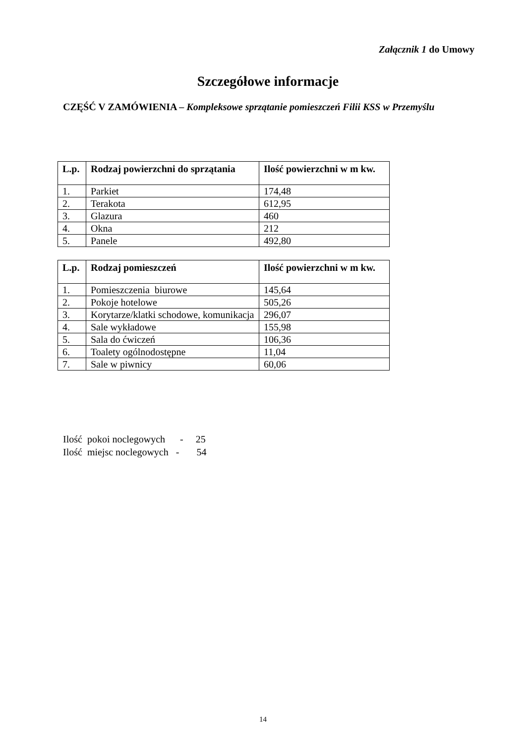Załącznik 1 do Umowy
Szczegółowe informacje
CZĘŚĆ V ZAMÓWIENIA – Kompleksowe sprzątanie pomieszczeń Filii KSS w Przemyślu
| L.p. | Rodzaj powierzchni do sprzątania | Ilość powierzchni w m kw. |
| --- | --- | --- |
| 1. | Parkiet | 174,48 |
| 2. | Terakota | 612,95 |
| 3. | Glazura | 460 |
| 4. | Okna | 212 |
| 5. | Panele | 492,80 |
| L.p. | Rodzaj pomieszczeń | Ilość powierzchni w m kw. |
| --- | --- | --- |
| 1. | Pomieszczenia biurowe | 145,64 |
| 2. | Pokoje hotelowe | 505,26 |
| 3. | Korytarze/klatki schodowe, komunikacja | 296,07 |
| 4. | Sale wykładowe | 155,98 |
| 5. | Sala do ćwiczeń | 106,36 |
| 6. | Toalety ogólnodostępne | 11,04 |
| 7. | Sale w piwnicy | 60,06 |
Ilość pokoi noclegowych - 25 Ilość miejsc noclegowych - 54
14